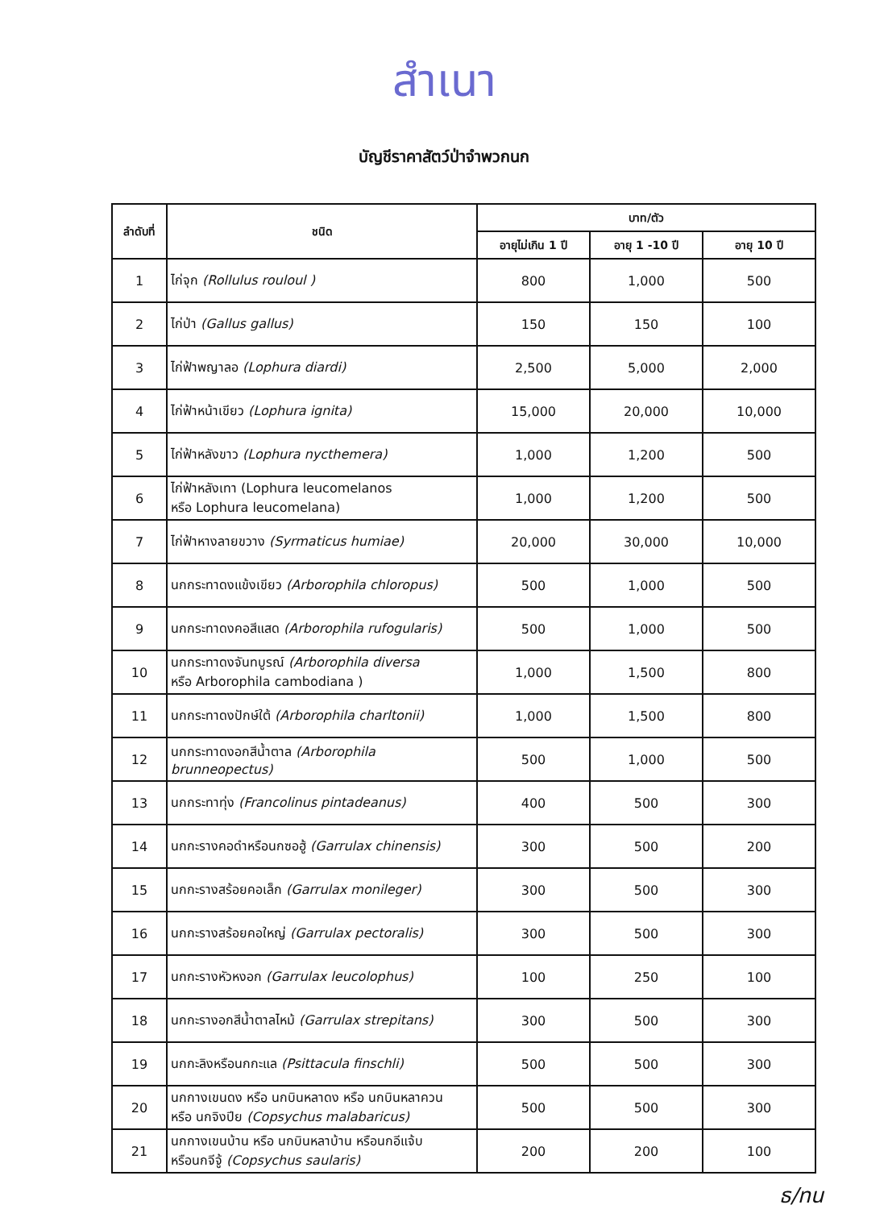สำเนา
บัญชีราคาสัตว์ป่าจำพวกนก
| ลำดับที่ | ชนิด | บาท/ตัว | | |
| --- | --- | --- | --- | --- |
| | | อายุไม่เกิน 1 ปี | อายุ 1 -10 ปี | อายุ 10 ปี |
| 1 | ไก่จุก (Rollulus rouloul ) | 800 | 1,000 | 500 |
| 2 | ไก่ป่า (Gallus gallus) | 150 | 150 | 100 |
| 3 | ไก่ฟ้าพญาลอ (Lophura diardi) | 2,500 | 5,000 | 2,000 |
| 4 | ไก่ฟ้าหน้าเขียว (Lophura ignita) | 15,000 | 20,000 | 10,000 |
| 5 | ไก่ฟ้าหลังขาว (Lophura nycthemera) | 1,000 | 1,200 | 500 |
| 6 | ไก่ฟ้าหลังเทา (Lophura leucomelanos หรือ Lophura leucomelana) | 1,000 | 1,200 | 500 |
| 7 | ไก่ฟ้าหางลายขวาง (Syrmaticus humiae) | 20,000 | 30,000 | 10,000 |
| 8 | นกกระทาดงแข้งเขียว (Arborophila chloropus) | 500 | 1,000 | 500 |
| 9 | นกกระทาดงคอสีแสด (Arborophila rufogularis) | 500 | 1,000 | 500 |
| 10 | นกกระทาดงจันทบูรณ์ (Arborophila diversa หรือ Arborophila cambodiana ) | 1,000 | 1,500 | 800 |
| 11 | นกกระทาดงปักษ์ใต้ (Arborophila charltonii) | 1,000 | 1,500 | 800 |
| 12 | นกกระทาดงอกสีน้ำตาล (Arborophila brunneopectus) | 500 | 1,000 | 500 |
| 13 | นกกระทาทุ่ง (Francolinus pintadeanus) | 400 | 500 | 300 |
| 14 | นกกะรางคอดำหรือนกซอฮู้ (Garrulax chinensis) | 300 | 500 | 200 |
| 15 | นกกะรางสร้อยคอเล็ก (Garrulax monileger) | 300 | 500 | 300 |
| 16 | นกกะรางสร้อยคอใหญ่ (Garrulax pectoralis) | 300 | 500 | 300 |
| 17 | นกกะรางหัวหงอก (Garrulax leucolophus) | 100 | 250 | 100 |
| 18 | นกกะรางอกสีน้ำตาลไหม้ (Garrulax strepitans) | 300 | 500 | 300 |
| 19 | นกกะลิงหรือนกกะแล (Psittacula finschli) | 500 | 500 | 300 |
| 20 | นกกางเขนดง หรือ นกบินหลาดง หรือ นกบินหลาควน หรือ นกจิงปีย (Copsychus malabaricus) | 500 | 500 | 300 |
| 21 | นกกางเขนบ้าน หรือ นกบินหลาบ้าน หรือนกอีแจ้บ หรือนกจีจู้ (Copsychus saularis) | 200 | 200 | 100 |
ธ/ทน